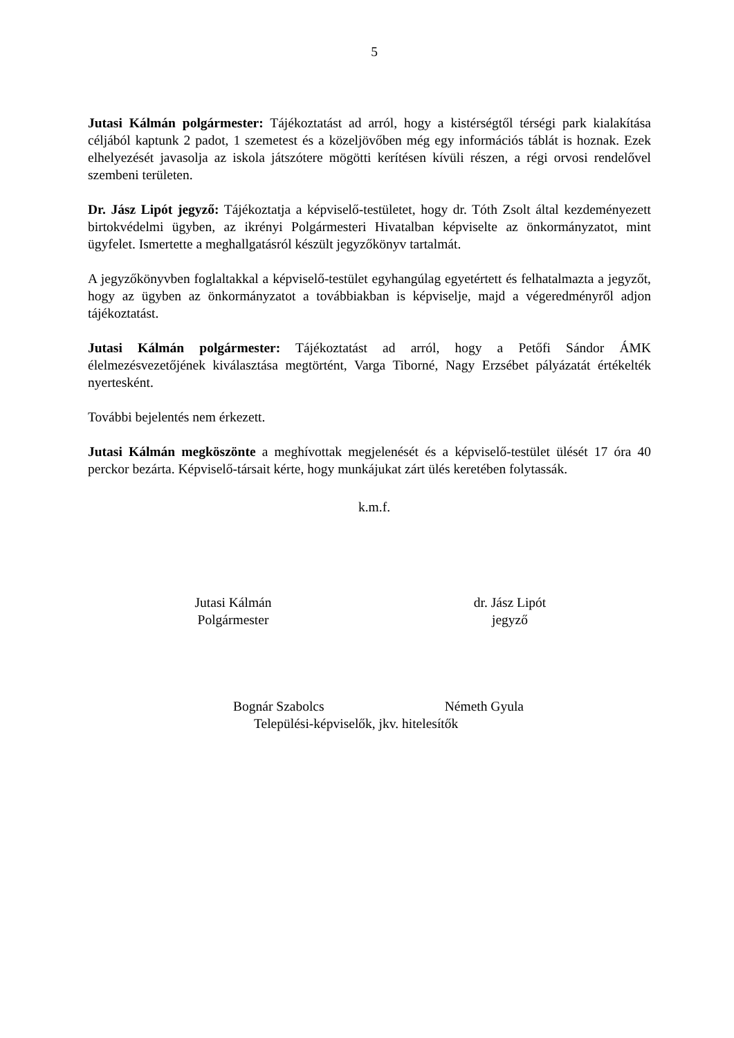5
Jutasi Kálmán polgármester: Tájékoztatást ad arról, hogy a kistérségtől térségi park kialakítása céljából kaptunk 2 padot, 1 szemetest és a közeljövőben még egy információs táblát is hoznak. Ezek elhelyezését javasolja az iskola játszótere mögötti kerítésen kívüli részen, a régi orvosi rendelővel szembeni területen.
Dr. Jász Lipót jegyző: Tájékoztatja a képviselő-testületet, hogy dr. Tóth Zsolt által kezdeményezett birtokvédelmi ügyben, az ikrényi Polgármesteri Hivatalban képviselte az önkormányzatot, mint ügyfelet. Ismertette a meghallgatásról készült jegyzőkönyv tartalmát.
A jegyzőkönyvben foglaltakkal a képviselő-testület egyhangúlag egyetértett és felhatalmazta a jegyzőt, hogy az ügyben az önkormányzatot a továbbiakban is képviselje, majd a végeredményről adjon tájékoztatást.
Jutasi Kálmán polgármester: Tájékoztatást ad arról, hogy a Petőfi Sándor ÁMK élelmezésvezetőjének kiválasztása megtörtént, Varga Tiborné, Nagy Erzsébet pályázatát értékelték nyertesként.
További bejelentés nem érkezett.
Jutasi Kálmán megköszönte a meghívottak megjelenését és a képviselő-testület ülését 17 óra 40 perckor bezárta. Képviselő-társait kérte, hogy munkájukat zárt ülés keretében folytassák.
k.m.f.
Jutasi Kálmán
Polgármester
dr. Jász Lipót
jegyző
Bognár Szabolcs Németh Gyula
Települési-képviselők, jkv. hitelesítők